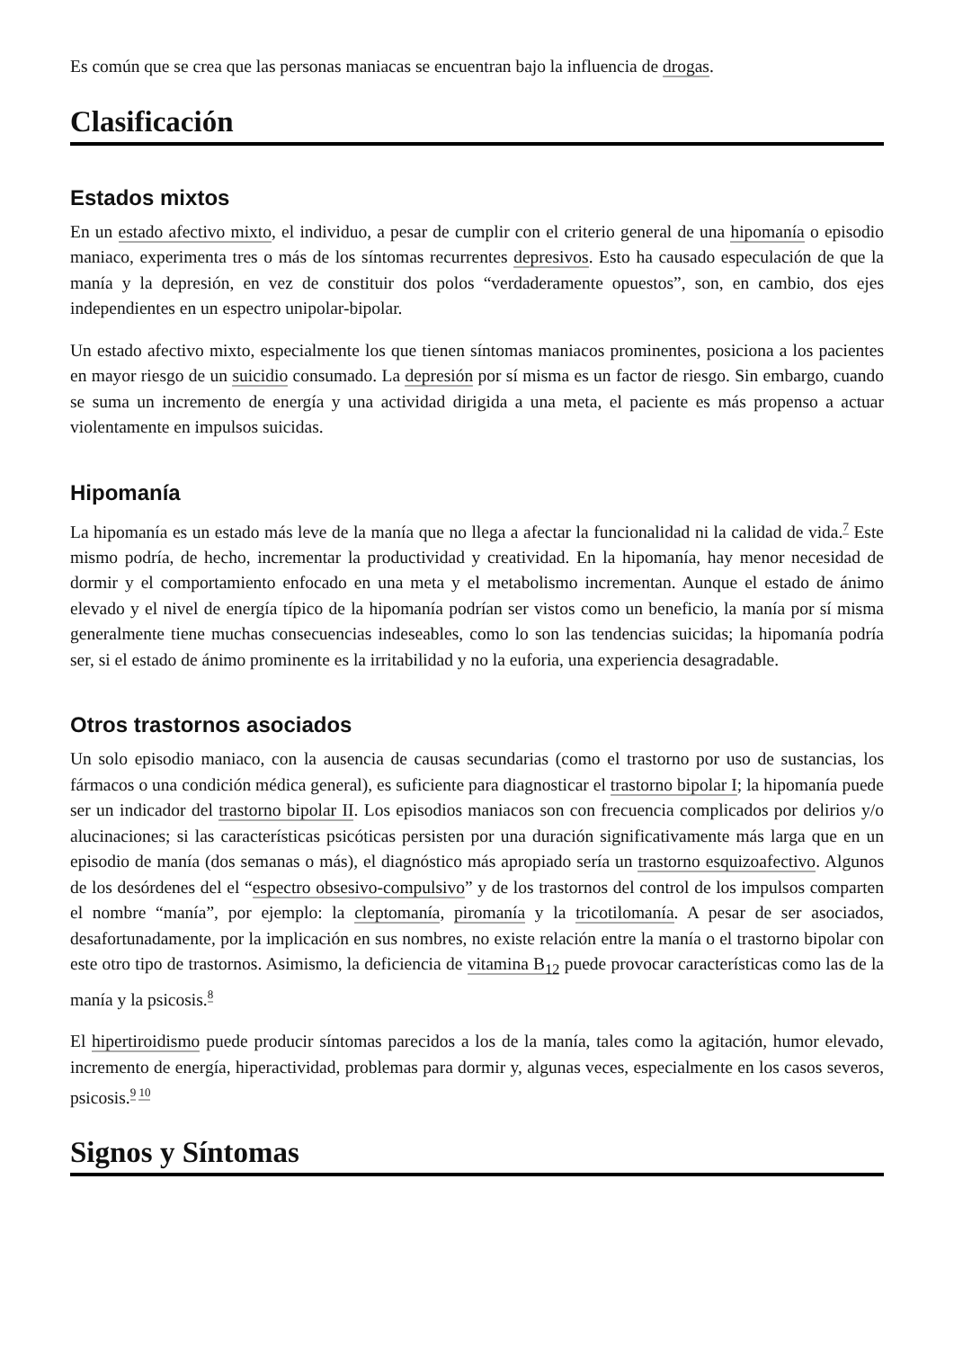Es común que se crea que las personas maniacas se encuentran bajo la influencia de drogas.
Clasificación
Estados mixtos
En un estado afectivo mixto, el individuo, a pesar de cumplir con el criterio general de una hipomanía o episodio maniaco, experimenta tres o más de los síntomas recurrentes depresivos. Esto ha causado especulación de que la manía y la depresión, en vez de constituir dos polos “verdaderamente opuestos”, son, en cambio, dos ejes independientes en un espectro unipolar-bipolar.
Un estado afectivo mixto, especialmente los que tienen síntomas maniacos prominentes, posiciona a los pacientes en mayor riesgo de un suicidio consumado. La depresión por sí misma es un factor de riesgo. Sin embargo, cuando se suma un incremento de energía y una actividad dirigida a una meta, el paciente es más propenso a actuar violentamente en impulsos suicidas.
Hipomanía
La hipomanía es un estado más leve de la manía que no llega a afectar la funcionalidad ni la calidad de vida.<sup>7</sup> Este mismo podría, de hecho, incrementar la productividad y creatividad. En la hipomanía, hay menor necesidad de dormir y el comportamiento enfocado en una meta y el metabolismo incrementan. Aunque el estado de ánimo elevado y el nivel de energía típico de la hipomanía podrían ser vistos como un beneficio, la manía por sí misma generalmente tiene muchas consecuencias indeseables, como lo son las tendencias suicidas; la hipomanía podría ser, si el estado de ánimo prominente es la irritabilidad y no la euforia, una experiencia desagradable.
Otros trastornos asociados
Un solo episodio maniaco, con la ausencia de causas secundarias (como el trastorno por uso de sustancias, los fármacos o una condición médica general), es suficiente para diagnosticar el trastorno bipolar I; la hipomanía puede ser un indicador del trastorno bipolar II. Los episodios maniacos son con frecuencia complicados por delirios y/o alucinaciones; si las características psicóticas persisten por una duración significativamente más larga que en un episodio de manía (dos semanas o más), el diagnóstico más apropiado sería un trastorno esquizoafectivo. Algunos de los desórdenes del el “espectro obsesivo-compulsivo” y de los trastornos del control de los impulsos comparten el nombre “manía”, por ejemplo: la cleptomanía, piromanía y la tricotilomanía. A pesar de ser asociados, desafortunadamente, por la implicación en sus nombres, no existe relación entre la manía o el trastorno bipolar con este otro tipo de trastornos. Asimismo, la deficiencia de vitamina B<sub>12</sub> puede provocar características como las de la manía y la psicosis.<sup>8</sup>
El hipertiroidismo puede producir síntomas parecidos a los de la manía, tales como la agitación, humor elevado, incremento de energía, hiperactividad, problemas para dormir y, algunas veces, especialmente en los casos severos, psicosis.<sup>9 10</sup>
Signos y Síntomas